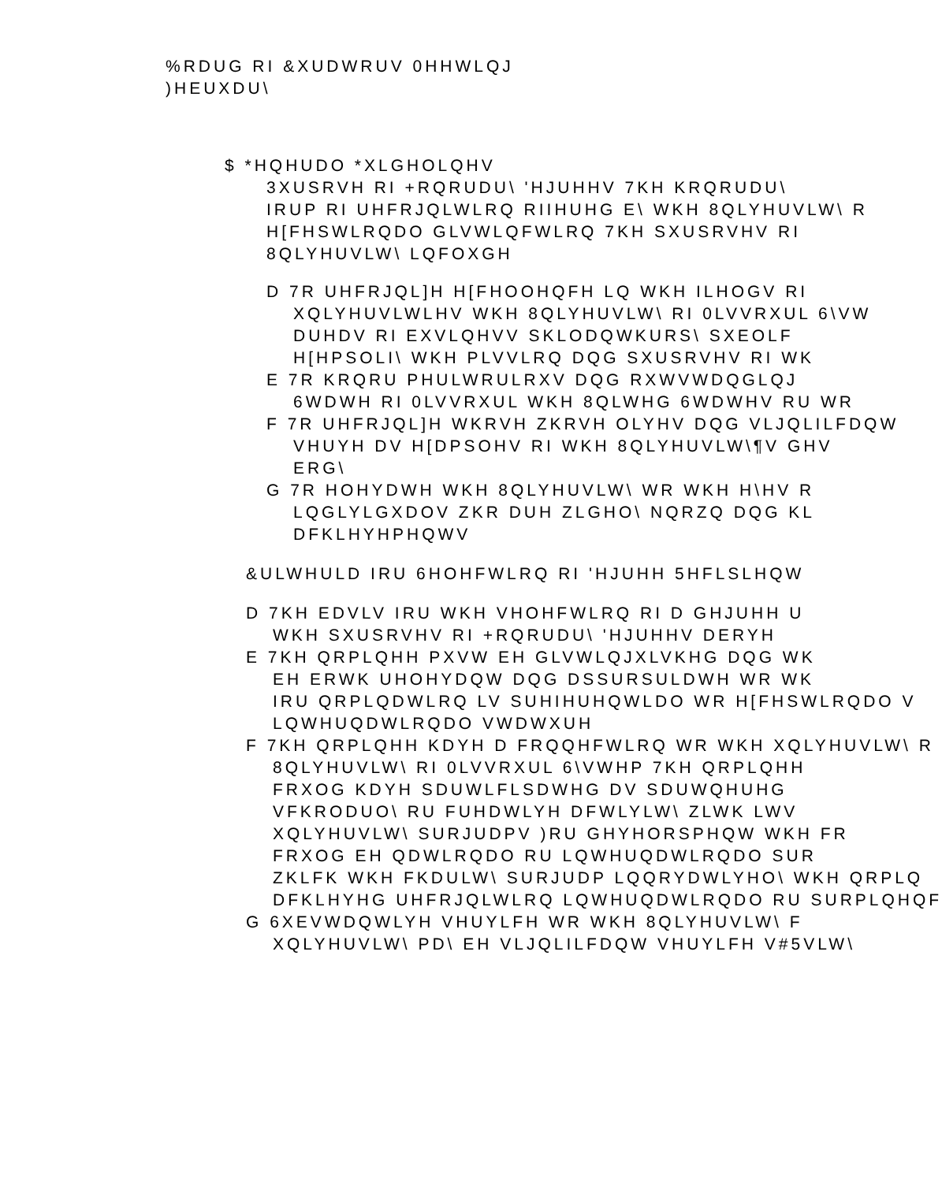%RDUG RI &XUDWRUV 0HHWLQJ
)HEUXDU\
$ *HQHUDO *XLGHOLQHV
3XUSRVH RI +RQRUDU\ 'HJUHHV 7KH KRQRUDU\
IRUP RI UHFRJQLWLRQ RIIHUHG E\ WKH 8QLYHUVLW\ R
H[FHSWLRQDO GLVWLQFWLRQ 7KH SXUSRVHV RI
8QLYHUVLW\ LQFOXGH
D 7R UHFRJQL]H H[FHOOHQFH LQ WKH ILHOGV RI
XQLYHUVLWLHV WKH 8QLYHUVLW\ RI 0LVVRXUL 6\VW
DUHDV RI EXVLQHVV SKLODQWKURS\ SXEOLF
H[HPSOLI\ WKH PLVVLRQ DQG SXUSRVHV RI WK
E 7R KRQRU PHULWRULRXV DQG RXWVWDQGLQJ
6WDWH RI 0LVVRXUL WKH 8QLWHG 6WDWHV RU WR
F 7R UHFRJQL]H WKRVH ZKRVH OLYHV DQG VLJQLILFDQW
VHUYH DV H[DPSOHV RI WKH 8QLYHUVLW\¶V GHV
ERG\
G 7R HOHYDWH WKH 8QLYHUVLW\ WR WKH H\HV R
LQGLYLGXDOV ZKR DUH ZLGHO\ NQRZQ DQG KL
DFKLHYHPHQWV
&ULWHULD IRU 6HOHFWLRQ RI 'HJUHH 5HFLSLHQW
D 7KH EDVLV IRU WKH VHOHFWLRQ RI D GHJUHH U
WKH SXUSRVHV RI +RQRUDU\ 'HJUHHV DERYH
E 7KH QRPLQHH PXVW EH GLVWLQJXLVKHG DQG WK
EH ERWK UHOHYDQW DQG DSSURSULDWH WR WK
IRU QRPLQDWLRQ LV SUHIHUHQWLDO WR H[FHSWLRQDO V
LQWHUQDWLRQDO VWDWXUH
F 7KH QRPLQHH KDYH D FRQQHFWLRQ WR WKH XQLYHUVLW\ R
8QLYHUVLW\ RI 0LVVRXUL 6\VWHP 7KH QRPLQHH
FRXOG KDYH SDUWLFLSDWHG DV SDUWQHUHG
VFKRODUO\ RU FUHDWLYH DFWLYLW\ ZLWK LWV
XQLYHUVLW\ SURJUDPV )RU GHYHORSPHQW WKH FR
FRXOG EH QDWLRQDO RU LQWHUQDWLRQDO SUR
ZKLFK WKH FKDULW\ SURJUDP LQQRYDWLYHO\ WKH QRPLQ
DFKLHYHG UHFRJQLWLRQ LQWHUQDWLRQDO RU SURPLQHQF
G 6XEVWDQWLYH VHUYLFH WR WKH 8QLYHUVLW\ F
XQLYHUVLW\ PD\ EH VLJQLILFDQW VHUYLFH V#5VLW\